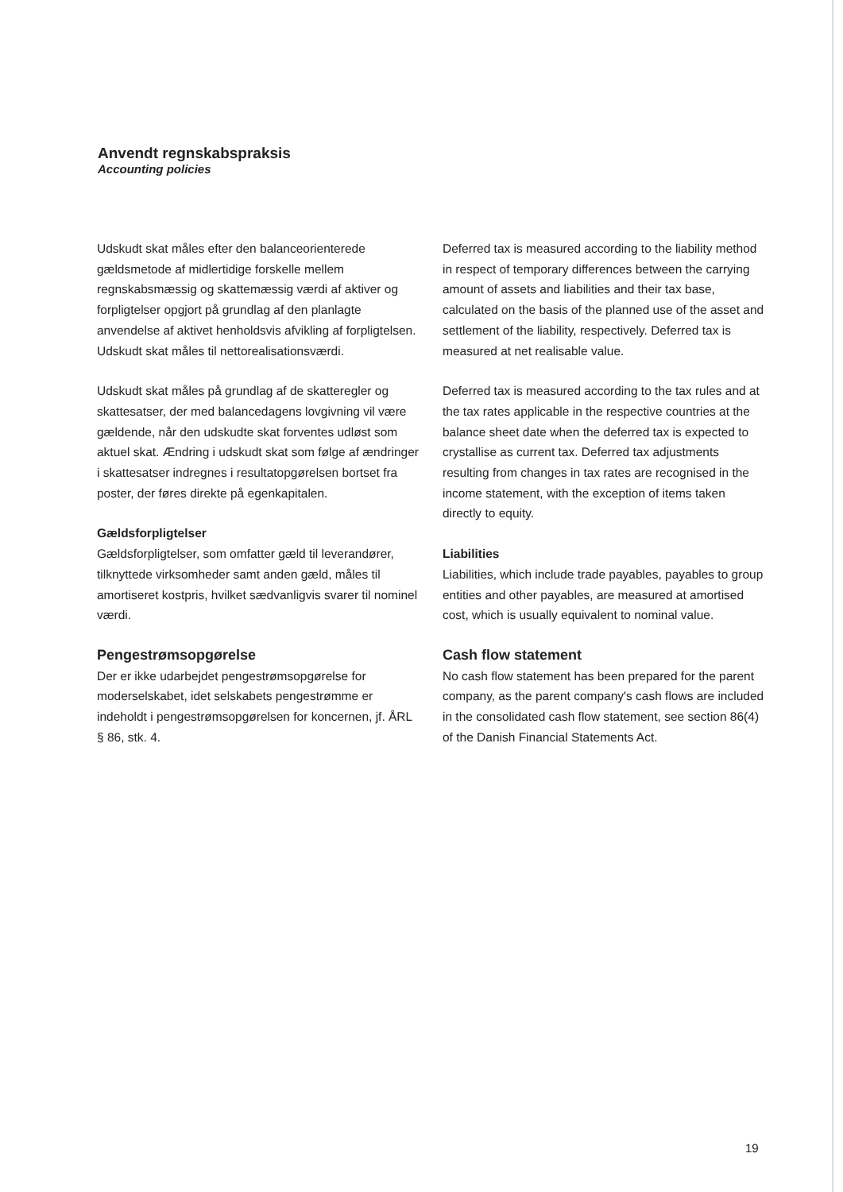Anvendt regnskabspraksis
Accounting policies
Udskudt skat måles efter den balanceorienterede gældsmetode af midlertidige forskelle mellem regnskabsmæssig og skattemæssig værdi af aktiver og forpligtelser opgjort på grundlag af den planlagte anvendelse af aktivet henholdsvis afvikling af forpligtelsen. Udskudt skat måles til nettorealisationsværdi.
Udskudt skat måles på grundlag af de skatteregler og skattesatser, der med balancedagens lovgivning vil være gældende, når den udskudte skat forventes udløst som aktuel skat. Ændring i udskudt skat som følge af ændringer i skattesatser indregnes i resultatopgørelsen bortset fra poster, der føres direkte på egenkapitalen.
Gældsforpligtelser
Gældsforpligtelser, som omfatter gæld til leverandører, tilknyttede virksomheder samt anden gæld, måles til amortiseret kostpris, hvilket sædvanligvis svarer til nominel værdi.
Pengestrømsopgørelse
Der er ikke udarbejdet pengestrømsopgørelse for moderselskabet, idet selskabets pengestrømme er indeholdt i pengestrømsopgørelsen for koncernen, jf. ÅRL § 86, stk. 4.
Deferred tax is measured according to the liability method in respect of temporary differences between the carrying amount of assets and liabilities and their tax base, calculated on the basis of the planned use of the asset and settlement of the liability, respectively. Deferred tax is measured at net realisable value.
Deferred tax is measured according to the tax rules and at the tax rates applicable in the respective countries at the balance sheet date when the deferred tax is expected to crystallise as current tax. Deferred tax adjustments resulting from changes in tax rates are recognised in the income statement, with the exception of items taken directly to equity.
Liabilities
Liabilities, which include trade payables, payables to group entities and other payables, are measured at amortised cost, which is usually equivalent to nominal value.
Cash flow statement
No cash flow statement has been prepared for the parent company, as the parent company's cash flows are included in the consolidated cash flow statement, see section 86(4) of the Danish Financial Statements Act.
19